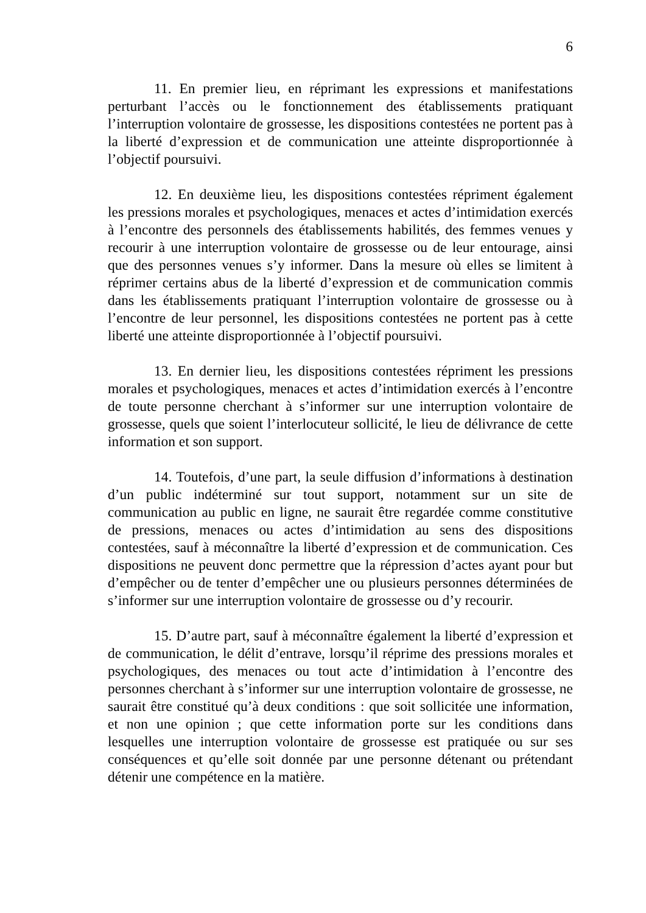6
11. En premier lieu, en réprimant les expressions et manifestations perturbant l’accès ou le fonctionnement des établissements pratiquant l’interruption volontaire de grossesse, les dispositions contestées ne portent pas à la liberté d’expression et de communication une atteinte disproportionnée à l’objectif poursuivi.
12. En deuxième lieu, les dispositions contestées répriment également les pressions morales et psychologiques, menaces et actes d’intimidation exercés à l’encontre des personnels des établissements habilités, des femmes venues y recourir à une interruption volontaire de grossesse ou de leur entourage, ainsi que des personnes venues s’y informer. Dans la mesure où elles se limitent à réprimer certains abus de la liberté d’expression et de communication commis dans les établissements pratiquant l’interruption volontaire de grossesse ou à l’encontre de leur personnel, les dispositions contestées ne portent pas à cette liberté une atteinte disproportionnée à l’objectif poursuivi.
13. En dernier lieu, les dispositions contestées répriment les pressions morales et psychologiques, menaces et actes d’intimidation exercés à l’encontre de toute personne cherchant à s’informer sur une interruption volontaire de grossesse, quels que soient l’interlocuteur sollicité, le lieu de délivrance de cette information et son support.
14. Toutefois, d’une part, la seule diffusion d’informations à destination d’un public indéterminé sur tout support, notamment sur un site de communication au public en ligne, ne saurait être regardée comme constitutive de pressions, menaces ou actes d’intimidation au sens des dispositions contestées, sauf à méconnaître la liberté d’expression et de communication. Ces dispositions ne peuvent donc permettre que la répression d’actes ayant pour but d’empêcher ou de tenter d’empêcher une ou plusieurs personnes déterminées de s’informer sur une interruption volontaire de grossesse ou d’y recourir.
15. D’autre part, sauf à méconnaître également la liberté d’expression et de communication, le délit d’entrave, lorsqu’il réprime des pressions morales et psychologiques, des menaces ou tout acte d’intimidation à l’encontre des personnes cherchant à s’informer sur une interruption volontaire de grossesse, ne saurait être constitué qu’à deux conditions : que soit sollicitée une information, et non une opinion ; que cette information porte sur les conditions dans lesquelles une interruption volontaire de grossesse est pratiquée ou sur ses conséquences et qu’elle soit donnée par une personne détenant ou prétendant détenir une compétence en la matière.